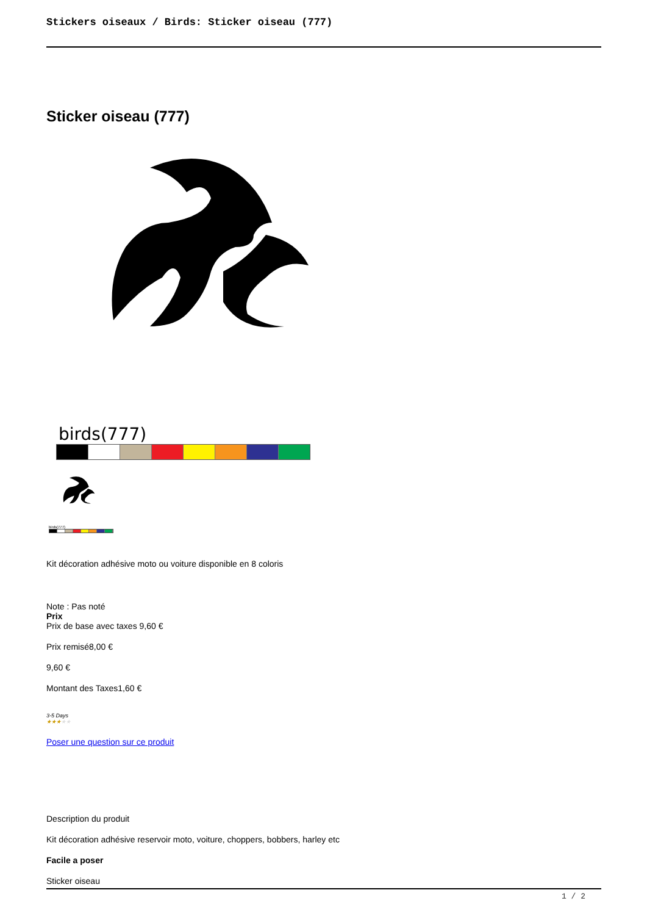Stickers oiseaux / Birds: Sticker oiseau (777)
Sticker oiseau (777)
birds(777)
birds(777)
Kit décoration adhésive moto ou voiture disponible en 8 coloris
Note : Pas noté
Prix
Prix de base avec taxes 9,60 €
Prix remisé8,00 €
9,60 €
Montant des Taxes1,60 €
3-5 Days
★★★★★
Poser une question sur ce produit
Description du produit
Kit décoration adhésive reservoir moto, voiture, choppers, bobbers, harley etc
Facile a poser
Sticker oiseau
1 / 2